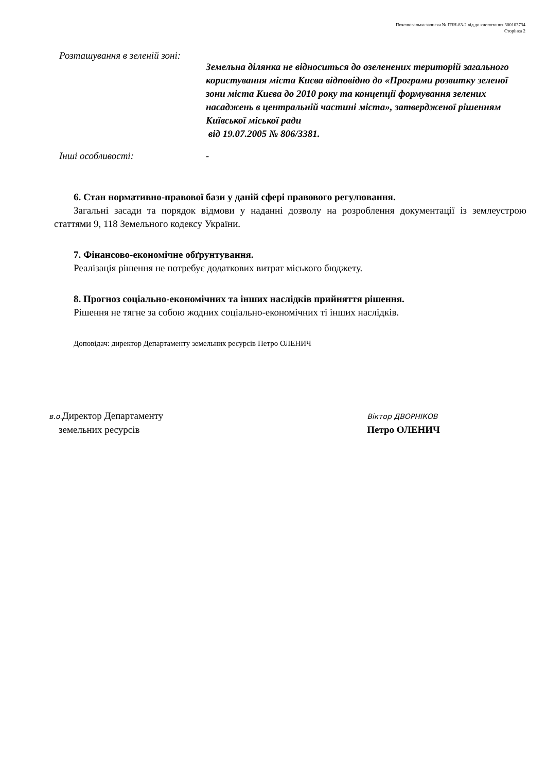Пояснювальна записка № ПЗН-83-2 від до клопотання 300103734
Сторінка 2
Розташування в зеленій зоні:
Земельна ділянка не відноситься до озеленених територій загального користування міста Києва відповідно до «Програми розвитку зеленої зони міста Києва до 2010 року та концепції формування зелених насаджень в центральній частині міста», затвердженої рішенням Київської міської ради
від 19.07.2005 № 806/3381.
Інші особливості: -
6. Стан нормативно-правової бази у даній сфері правового регулювання.
Загальні засади та порядок відмови у наданні дозволу на розроблення документації із землеустрою статтями 9, 118 Земельного кодексу України.
7. Фінансово-економічне обґрунтування.
Реалізація рішення не потребує додаткових витрат міського бюджету.
8. Прогноз соціально-економічних та інших наслідків прийняття рішення.
Рішення не тягне за собою жодних соціально-економічних ті інших наслідків.
Доповідач: директор Департаменту земельних ресурсів Петро ОЛЕНИЧ
в.о. Директор Департаменту
земельних ресурсів
Віктор ДВОРНІКОВ
Петро ОЛЕНИЧ